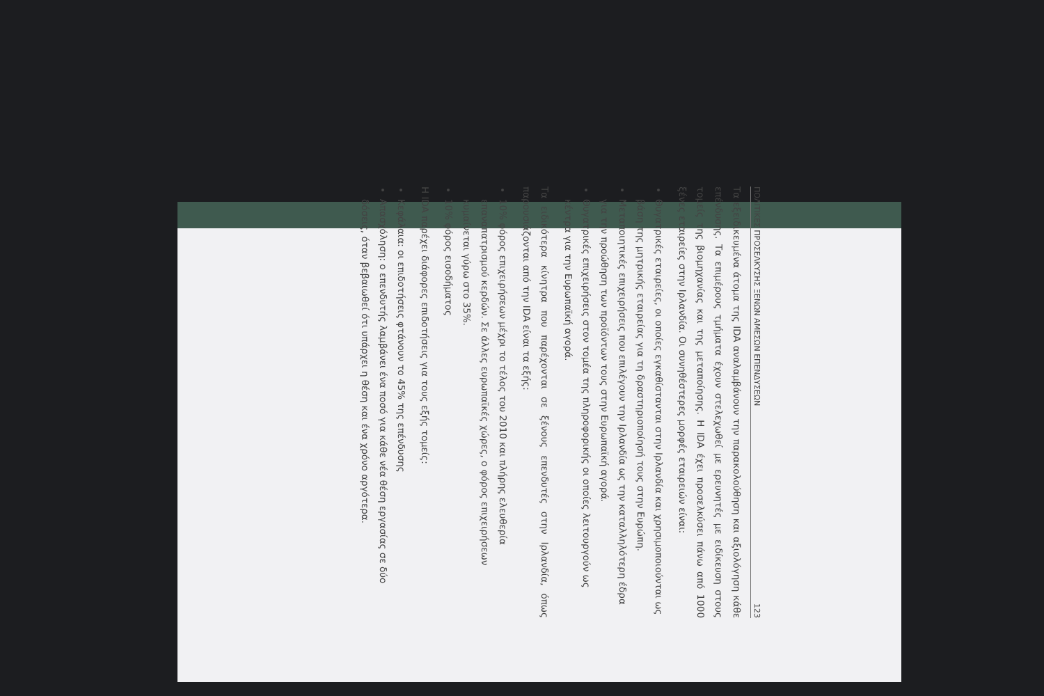ΠΟΛΙΤΙΚΕΣ ΠΡΟΣΕΛΚΥΣΗΣ ΞΕΝΩΝ ΑΜΕΣΩΝ ΕΠΕΝΔΥΣΕΩΝ 123
Τα εξειδικευμένα άτομα της IDA αναλαμβάνουν την παρακολούθηση και αξιολόγηση κάθε επένδυσης. Τα επιμέρους τμήματα έχουν στελεχωθεί με ερευνητές με ειδίκευση στους τομείς της βιομηχανίας και της μεταποίησης. Η IDA έχει προσελκύσει πάνω από 1000 ξένες εταιρείες στην Ιρλανδία. Οι συνηθέστερες μορφές εταιρειών είναι:
Θυγατρικές εταιρείες, οι οποίες εγκαθίστανται στην Ιρλανδία και χρησιμοποιούνται ως βάση της μητρικής εταιρείας για τη δραστηριοποίησή τους στην Ευρώπη.
Μεταποιητικές επιχειρήσεις που επιλέγουν την Ιρλανδία ως την καταλληλότερη έδρα για την προώθηση των προϊόντων τους στην Ευρωπαϊκή αγορά.
Θυγατρικές επιχειρήσεις στον τομέα της πληροφορικής οι οποίες λειτουργούν ως κέντρα για την Ευρωπαϊκή αγορά.
Τα ειδικότερα κίνητρα που παρέχονται σε ξένους επενδυτές στην Ιρλανδία, όπως παρουσιάζονται από την IDA είναι τα εξής:
10% φόρος επιχειρήσεων μέχρι το τέλος του 2010 και πλήρης ελευθερία επαναπατρισμού κερδών. Σε άλλες ευρωπαϊκές χώρες, ο φόρος επιχειρήσεων κυμαίνεται γύρω στο 35%.
10% φόρος εισοδήματος
Η IDA παρέχει διάφορες επιδοτήσεις για τους εξής τομείς:
Κεφάλαια: οι επιδοτήσεις φτάνουν το 45% της επένδυσης
Απασχόληση: ο επενδυτής λαμβάνει ένα ποσό για κάθε νέα θέση εργασίας σε δύο δόσεις, όταν βεβαιωθεί ότι υπάρχει η θέση και ένα χρόνο αργότερα.